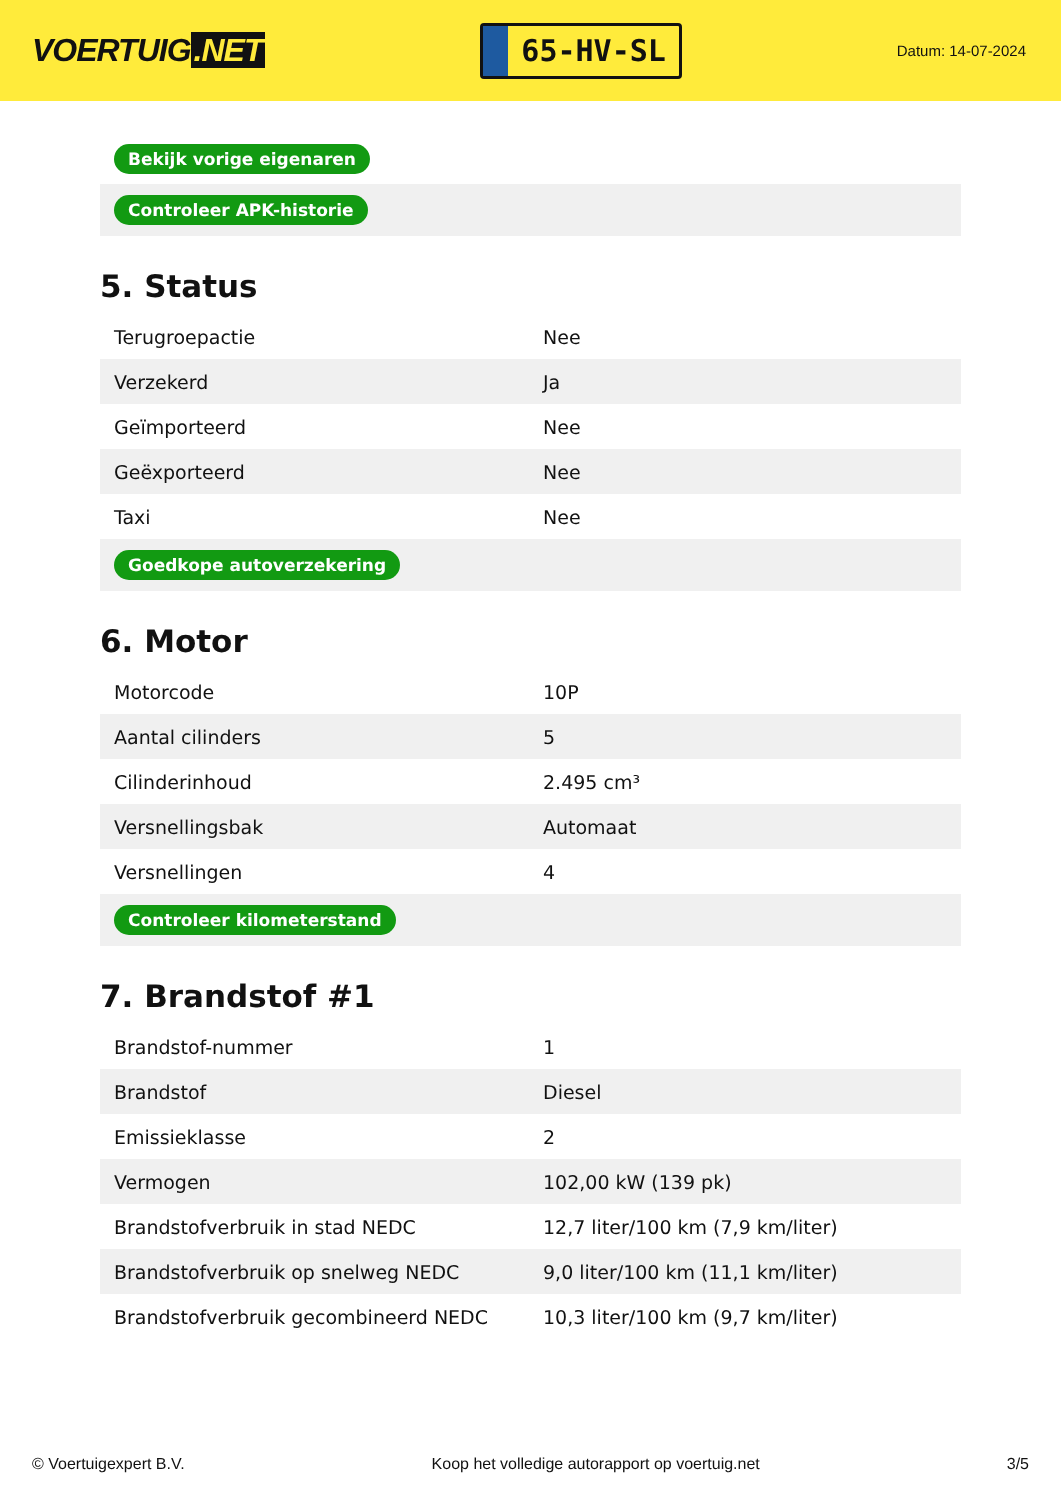VOERTUIG.NET
65-HV-SL
Datum: 14-07-2024
| Bekijk vorige eigenaren |
| Controleer APK-historie |
5. Status
| Terugroepactie | Nee |
| Verzekerd | Ja |
| Geïmporteerd | Nee |
| Geëxporteerd | Nee |
| Taxi | Nee |
| Goedkope autoverzekering | |
6. Motor
| Motorcode | 10P |
| Aantal cilinders | 5 |
| Cilinderinhoud | 2.495 cm³ |
| Versnellingsbak | Automaat |
| Versnellingen | 4 |
| Controleer kilometerstand | |
7. Brandstof #1
| Brandstof-nummer | 1 |
| Brandstof | Diesel |
| Emissieklasse | 2 |
| Vermogen | 102,00 kW (139 pk) |
| Brandstofverbruik in stad NEDC | 12,7 liter/100 km (7,9 km/liter) |
| Brandstofverbruik op snelweg NEDC | 9,0 liter/100 km (11,1 km/liter) |
| Brandstofverbruik gecombineerd NEDC | 10,3 liter/100 km (9,7 km/liter) |
© Voertuigexpert B.V. Koop het volledige autorapport op voertuig.net 3/5